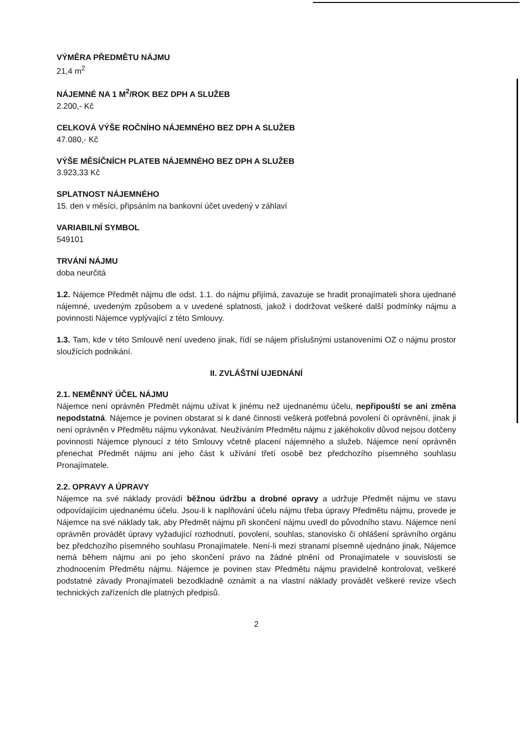VÝMĚRA PŘEDMĚTU NÁJMU
21,4 m<sup>2</sup>
NÁJEMNÉ NA 1 M<sup>2</sup>/ROK BEZ DPH A SLUŽEB
2.200,- Kč
CELKOVÁ VÝŠE ROČNÍHO NÁJEMNÉHO BEZ DPH A SLUŽEB
47.080,- Kč
VÝŠE MĚSÍČNÍCH PLATEB NÁJEMNÉHO BEZ DPH A SLUŽEB
3.923,33 Kč
SPLATNOST NÁJEMNÉHO
15. den v měsíci, připsáním na bankovní účet uvedený v záhlaví
VARIABILNÍ SYMBOL
549101
TRVÁNÍ NÁJMU
doba neurčitá
1.2. Nájemce Předmět nájmu dle odst. 1.1. do nájmu přijímá, zavazuje se hradit pronajímateli shora ujednané nájemné, uvedeným způsobem a v uvedené splatnosti, jakož i dodržovat veškeré další podmínky nájmu a povinnosti Nájemce vyplývající z této Smlouvy.
1.3. Tam, kde v této Smlouvě není uvedeno jinak, řídí se nájem příslušnými ustanoveními OZ o nájmu prostor sloužících podnikání.
II. ZVLÁŠTNÍ UJEDNÁNÍ
2.1. NEMĚNNÝ ÚČEL NÁJMU
Nájemce není oprávněn Předmět nájmu užívat k jinému než ujednanému účelu, nepřipouští se ani změna nepodstatná. Nájemce je povinen obstarat si k dané činnosti veškerá potřebná povolení či oprávnění, jinak ji není oprávněn v Předmětu nájmu vykonávat. Neužíváním Předmětu nájmu z jakéhokoliv důvod nejsou dotčeny povinnosti Nájemce plynoucí z této Smlouvy včetně placení nájemného a služeb. Nájemce není oprávněn přenechat Předmět nájmu ani jeho část k užívání třetí osobě bez předchozího písemného souhlasu Pronajímatele.
2.2. OPRAVY A ÚPRAVY
Nájemce na své náklady provádí běžnou údržbu a drobné opravy a udržuje Předmět nájmu ve stavu odpovídajícím ujednanému účelu. Jsou-li k naplňování účelu nájmu třeba úpravy Předmětu nájmu, provede je Nájemce na své náklady tak, aby Předmět nájmu při skončení nájmu uvedl do původního stavu. Nájemce není oprávněn provádět úpravy vyžadující rozhodnutí, povolení, souhlas, stanovisko či ohlášení správního orgánu bez předchozího písemného souhlasu Pronajímatele. Není-li mezi stranami písemně ujednáno jinak, Nájemce nemá během nájmu ani po jeho skončení právo na žádné plnění od Pronajímatele v souvislosti se zhodnocením Předmětu nájmu. Nájemce je povinen stav Předmětu nájmu pravidelně kontrolovat, veškeré podstatné závady Pronajímateli bezodkladně oznámit a na vlastní náklady provádět veškeré revize všech technických zařízeních dle platných předpisů.
2